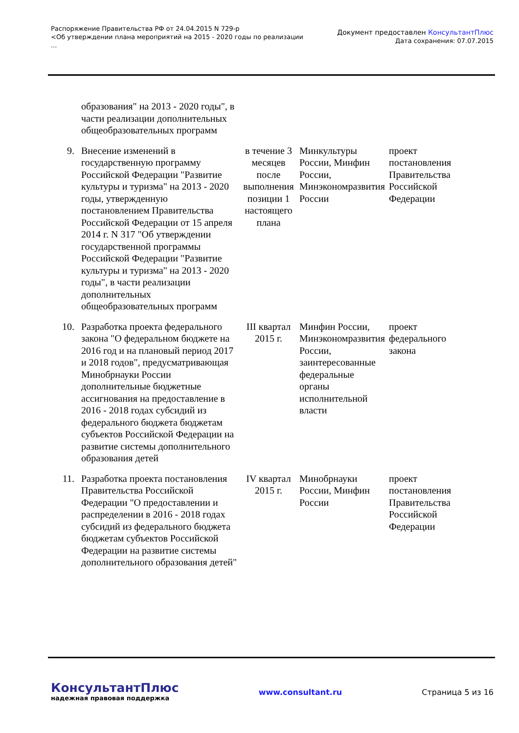Распоряжение Правительства РФ от 24.04.2015 N 729-р
<Об утверждении плана мероприятий на 2015 - 2020 годы по реализации
...
Документ предоставлен КонсультантПлюс
Дата сохранения: 07.07.2015
| | образования" на 2013 - 2020 годы", в части реализации дополнительных общеобразовательных программ | | | |
| 9. | Внесение изменений в государственную программу Российской Федерации "Развитие культуры и туризма" на 2013 - 2020 годы, утвержденную постановлением Правительства Российской Федерации от 15 апреля 2014 г. N 317 "Об утверждении государственной программы Российской Федерации "Развитие культуры и туризма" на 2013 - 2020 годы", в части реализации дополнительных общеобразовательных программ | в течение 3 месяцев после выполнения позиции 1 настоящего плана | Минкультуры России, Минфин России, Минэкономразвития России | проект постановления Правительства Российской Федерации |
| 10. | Разработка проекта федерального закона "О федеральном бюджете на 2016 год и на плановый период 2017 и 2018 годов", предусматривающая Минобрнауки России дополнительные бюджетные ассигнования на предоставление в 2016 - 2018 годах субсидий из федерального бюджета бюджетам субъектов Российской Федерации на развитие системы дополнительного образования детей | III квартал 2015 г. | Минфин России, Минэкономразвития России, заинтересованные федеральные органы исполнительной власти | проект федерального закона |
| 11. | Разработка проекта постановления Правительства Российской Федерации "О предоставлении и распределении в 2016 - 2018 годах субсидий из федерального бюджета бюджетам субъектов Российской Федерации на развитие системы дополнительного образования детей" | IV квартал 2015 г. | Минобрнауки России, Минфин России | проект постановления Правительства Российской Федерации |
КонсультантПлюс
надежная правовая поддержка
www.consultant.ru Страница 5 из 16